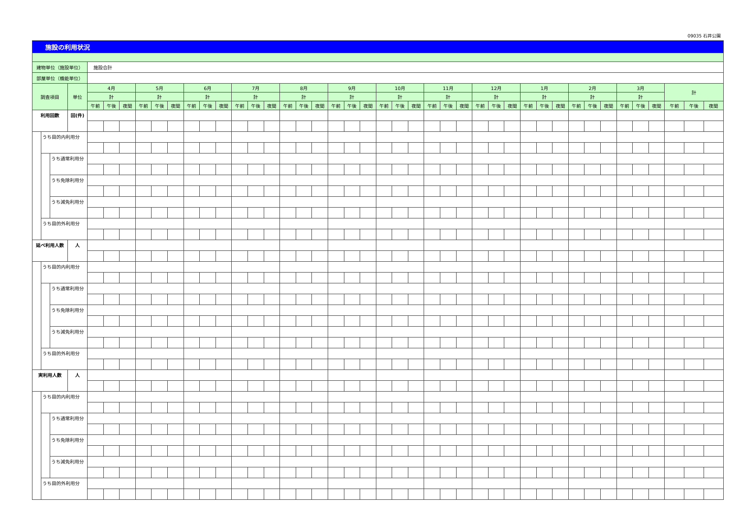09035 石井公園
| 施設の利用状況 | | | | | | | | | | | | | | | | | | | | | | | | | | | | | | | | | | | | | | | | | | |
| 建物単位（施設単位） | | | | 施設合計 | | | | | | | | | | | | | | | | | | | | | | | | | | | | | | | | | | | | | | |
| 部屋単位（機能単位） | | | | | | | | | | | | | | | | | | | | | | | | | | | | | | | | | | | | | | | | | | |
| 調査項目 | | | 単位 | 4月 | | | 5月 | | | 6月 | | | 7月 | | | 8月 | | | 9月 | | | 10月 | | | 11月 | | | 12月 | | | 1月 | | | 2月 | | | 3月 | | | 計 | | |
| | | | | 計 | | | 計 | | | 計 | | | 計 | | | 計 | | | 計 | | | 計 | | | 計 | | | 計 | | | 計 | | | 計 | | | 計 | | | | | |
| | | | | 午前 | 午後 | 夜間 | 午前 | 午後 | 夜間 | 午前 | 午後 | 夜間 | 午前 | 午後 | 夜間 | 午前 | 午後 | 夜間 | 午前 | 午後 | 夜間 | 午前 | 午後 | 夜間 | 午前 | 午後 | 夜間 | 午前 | 午後 | 夜間 | 午前 | 午後 | 夜間 | 午前 | 午後 | 夜間 | 午前 | 午後 | 夜間 | 午前 | 午後 | 夜間 |
| 利用回数 | | | 回(件) | | | | | | | | | | | | | | | | | | | | | | | | | | | | | | | | | | | | | | | |
| | うち目的内利用分 | | | | | | | | | | | | | | | | | | | | | | | | | | | | | | | | | | | | | | | | | |
| | | うち通常利用分 | | | | | | | | | | | | | | | | | | | | | | | | | | | | | | | | | | | | | | | | |
| | | うち免除利用分 | | | | | | | | | | | | | | | | | | | | | | | | | | | | | | | | | | | | | | | | |
| | | うち減免利用分 | | | | | | | | | | | | | | | | | | | | | | | | | | | | | | | | | | | | | | | | |
| | うち目的外利用分 | | | | | | | | | | | | | | | | | | | | | | | | | | | | | | | | | | | | | | | | | |
| 延べ利用人数 | | | 人 | | | | | | | | | | | | | | | | | | | | | | | | | | | | | | | | | | | | | | | |
| | うち目的内利用分 | | | | | | | | | | | | | | | | | | | | | | | | | | | | | | | | | | | | | | | | | |
| | | うち通常利用分 | | | | | | | | | | | | | | | | | | | | | | | | | | | | | | | | | | | | | | | | |
| | | うち免除利用分 | | | | | | | | | | | | | | | | | | | | | | | | | | | | | | | | | | | | | | | | |
| | | うち減免利用分 | | | | | | | | | | | | | | | | | | | | | | | | | | | | | | | | | | | | | | | | |
| | うち目的外利用分 | | | | | | | | | | | | | | | | | | | | | | | | | | | | | | | | | | | | | | | | | |
| 実利用人数 | | | 人 | | | | | | | | | | | | | | | | | | | | | | | | | | | | | | | | | | | | | | | |
| | うち目的内利用分 | | | | | | | | | | | | | | | | | | | | | | | | | | | | | | | | | | | | | | | | | |
| | | うち通常利用分 | | | | | | | | | | | | | | | | | | | | | | | | | | | | | | | | | | | | | | | | |
| | | うち免除利用分 | | | | | | | | | | | | | | | | | | | | | | | | | | | | | | | | | | | | | | | | |
| | | うち減免利用分 | | | | | | | | | | | | | | | | | | | | | | | | | | | | | | | | | | | | | | | | |
| | うち目的外利用分 | | | | | | | | | | | | | | | | | | | | | | | | | | | | | | | | | | | | | | | | | |